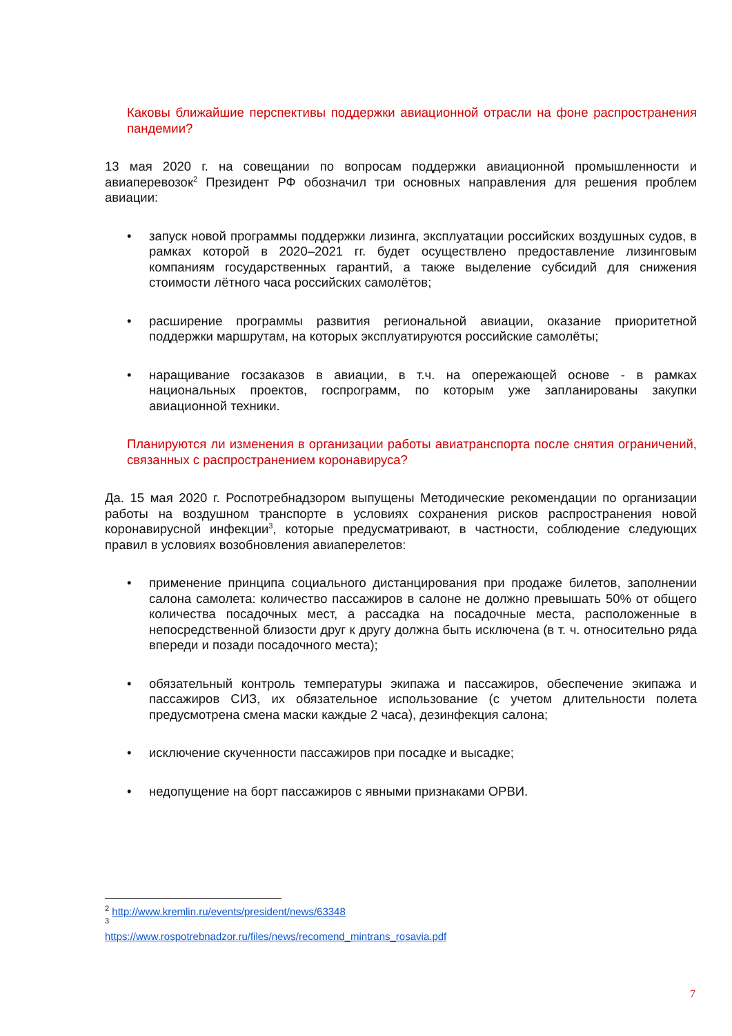Каковы ближайшие перспективы поддержки авиационной отрасли на фоне распространения пандемии?
13 мая 2020 г. на совещании по вопросам поддержки авиационной промышленности и авиаперевозок<sup>2</sup> Президент РФ обозначил три основных направления для решения проблем авиации:
• запуск новой программы поддержки лизинга, эксплуатации российских воздушных судов, в рамках которой в 2020–2021 гг. будет осуществлено предоставление лизинговым компаниям государственных гарантий, а также выделение субсидий для снижения стоимости лётного часа российских самолётов;
• расширение программы развития региональной авиации, оказание приоритетной поддержки маршрутам, на которых эксплуатируются российские самолёты;
• наращивание госзаказов в авиации, в т.ч. на опережающей основе - в рамках национальных проектов, госпрограмм, по которым уже запланированы закупки авиационной техники.
Планируются ли изменения в организации работы авиатранспорта после снятия ограничений, связанных с распространением коронавируса?
Да. 15 мая 2020 г. Роспотребнадзором выпущены Методические рекомендации по организации работы на воздушном транспорте в условиях сохранения рисков распространения новой коронавирусной инфекции<sup>3</sup>, которые предусматривают, в частности, соблюдение следующих правил в условиях возобновления авиаперелетов:
• применение принципа социального дистанцирования при продаже билетов, заполнении салона самолета: количество пассажиров в салоне не должно превышать 50% от общего количества посадочных мест, а рассадка на посадочные места, расположенные в непосредственной близости друг к другу должна быть исключена (в т. ч. относительно ряда впереди и позади посадочного места);
• обязательный контроль температуры экипажа и пассажиров, обеспечение экипажа и пассажиров СИЗ, их обязательное использование (с учетом длительности полета предусмотрена смена маски каждые 2 часа), дезинфекция салона;
• исключение скученности пассажиров при посадке и высадке;
• недопущение на борт пассажиров с явными признаками ОРВИ.
<sup>2</sup> http://www.kremlin.ru/events/president/news/63348
<sup>3</sup> https://www.rospotrebnadzor.ru/files/news/recomend_mintrans_rosavia.pdf
7